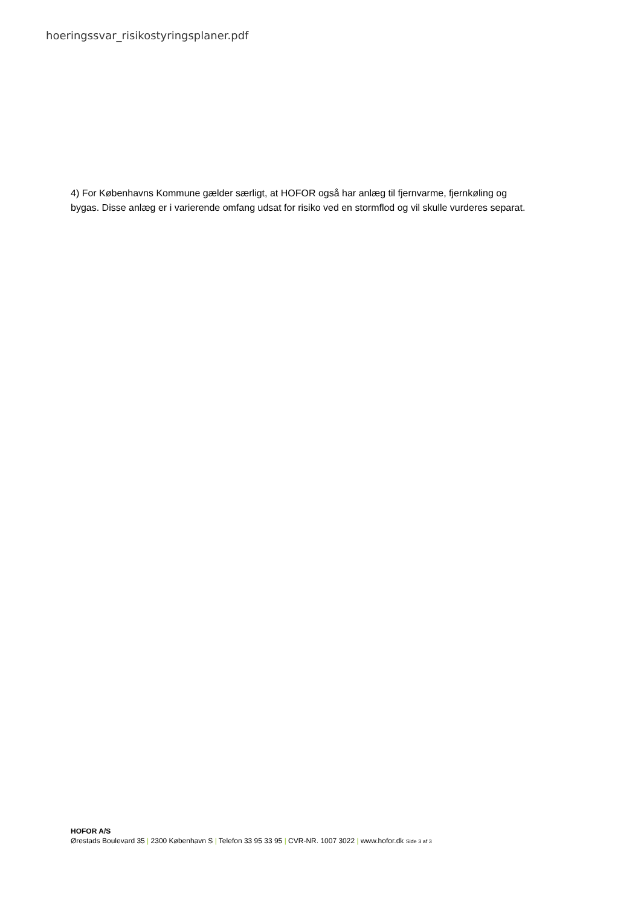hoeringssvar_risikostyringsplaner.pdf
4) For Københavns Kommune gælder særligt, at HOFOR også har anlæg til fjernvarme, fjernkøling og bygas. Disse anlæg er i varierende omfang udsat for risiko ved en stormflod og vil skulle vurderes separat.
HOFOR A/S
Ørestads Boulevard 35 | 2300 København S | Telefon 33 95 33 95 | CVR-NR. 1007 3022 | www.hofor.dk Side 3 af 3